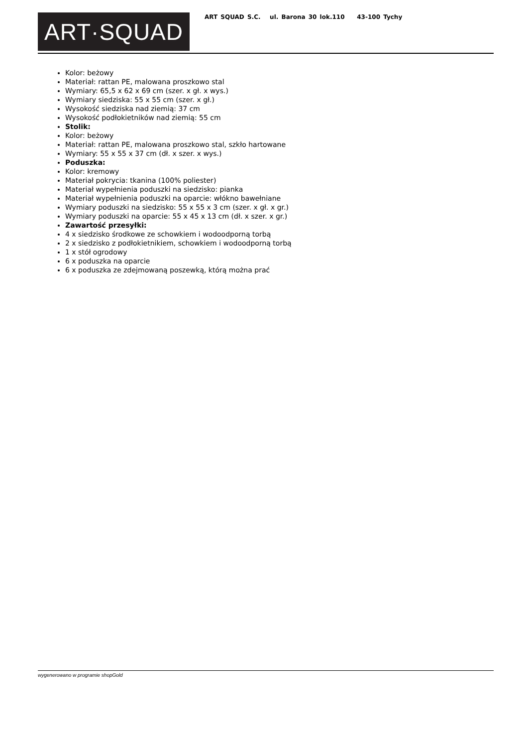ART·SQUAD
ART SQUAD S.C. ul. Barona 30 lok.110 43-100 Tychy
Kolor: beżowy
Materiał: rattan PE, malowana proszkowo stal
Wymiary: 65,5 x 62 x 69 cm (szer. x gł. x wys.)
Wymiary siedziska: 55 x 55 cm (szer. x gł.)
Wysokość siedziska nad ziemią: 37 cm
Wysokość podłokietników nad ziemią: 55 cm
Stolik:
Kolor: beżowy
Materiał: rattan PE, malowana proszkowo stal, szkło hartowane
Wymiary: 55 x 55 x 37 cm (dł. x szer. x wys.)
Poduszka:
Kolor: kremowy
Materiał pokrycia: tkanina (100% poliester)
Materiał wypełnienia poduszki na siedzisko: pianka
Materiał wypełnienia poduszki na oparcie: włókno bawełniane
Wymiary poduszki na siedzisko: 55 x 55 x 3 cm (szer. x gł. x gr.)
Wymiary poduszki na oparcie: 55 x 45 x 13 cm (dł. x szer. x gr.)
Zawartość przesyłki:
4 x siedzisko środkowe ze schowkiem i wodoodporną torbą
2 x siedzisko z podłokietnikiem, schowkiem i wodoodporną torbą
1 x stół ogrodowy
6 x poduszka na oparcie
6 x poduszka ze zdejmowaną poszewką, którą można prać
wygenerowano w programie shopGold